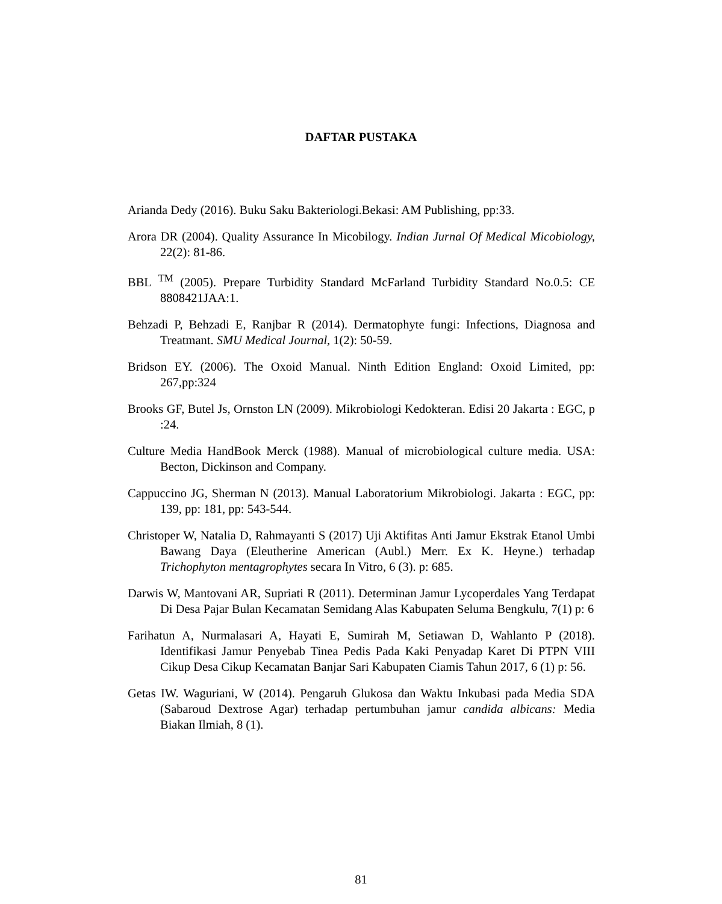DAFTAR PUSTAKA
Arianda Dedy (2016). Buku Saku Bakteriologi.Bekasi: AM Publishing, pp:33.
Arora DR (2004). Quality Assurance In Micobilogy. Indian Jurnal Of Medical Micobiology, 22(2): 81-86.
BBL <sup>TM</sup> (2005). Prepare Turbidity Standard McFarland Turbidity Standard No.0.5: CE 8808421JAA:1.
Behzadi P, Behzadi E, Ranjbar R (2014). Dermatophyte fungi: Infections, Diagnosa and Treatmant. SMU Medical Journal, 1(2): 50-59.
Bridson EY. (2006). The Oxoid Manual. Ninth Edition England: Oxoid Limited, pp: 267,pp:324
Brooks GF, Butel Js, Ornston LN (2009). Mikrobiologi Kedokteran. Edisi 20 Jakarta : EGC, p :24.
Culture Media HandBook Merck (1988). Manual of microbiological culture media. USA: Becton, Dickinson and Company.
Cappuccino JG, Sherman N (2013). Manual Laboratorium Mikrobiologi. Jakarta : EGC, pp: 139, pp: 181, pp: 543-544.
Christoper W, Natalia D, Rahmayanti S (2017) Uji Aktifitas Anti Jamur Ekstrak Etanol Umbi Bawang Daya (Eleutherine American (Aubl.) Merr. Ex K. Heyne.) terhadap Trichophyton mentagrophytes secara In Vitro, 6 (3). p: 685.
Darwis W, Mantovani AR, Supriati R (2011). Determinan Jamur Lycoperdales Yang Terdapat Di Desa Pajar Bulan Kecamatan Semidang Alas Kabupaten Seluma Bengkulu, 7(1) p: 6
Farihatun A, Nurmalasari A, Hayati E, Sumirah M, Setiawan D, Wahlanto P (2018). Identifikasi Jamur Penyebab Tinea Pedis Pada Kaki Penyadap Karet Di PTPN VIII Cikup Desa Cikup Kecamatan Banjar Sari Kabupaten Ciamis Tahun 2017, 6 (1) p: 56.
Getas IW. Waguriani, W (2014). Pengaruh Glukosa dan Waktu Inkubasi pada Media SDA (Sabaroud Dextrose Agar) terhadap pertumbuhan jamur candida albicans: Media Biakan Ilmiah, 8 (1).
81